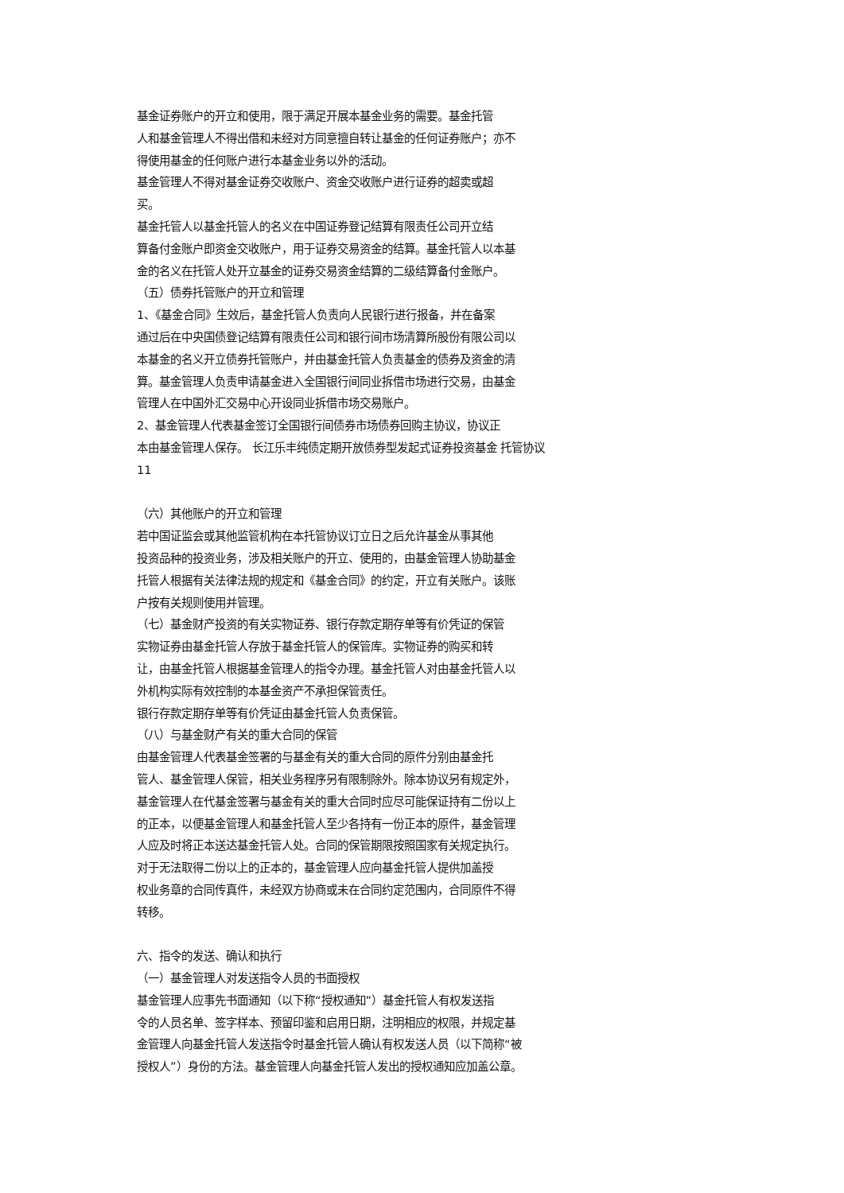基金证券账户的开立和使用，限于满足开展本基金业务的需要。基金托管
人和基金管理人不得出借和未经对方同意擅自转让基金的任何证券账户；亦不
得使用基金的任何账户进行本基金业务以外的活动。
基金管理人不得对基金证券交收账户、资金交收账户进行证券的超卖或超
买。
基金托管人以基金托管人的名义在中国证券登记结算有限责任公司开立结
算备付金账户即资金交收账户，用于证券交易资金的结算。基金托管人以本基
金的名义在托管人处开立基金的证券交易资金结算的二级结算备付金账户。
（五）债券托管账户的开立和管理
1、《基金合同》生效后，基金托管人负责向人民银行进行报备，并在备案
通过后在中央国债登记结算有限责任公司和银行间市场清算所股份有限公司以
本基金的名义开立债券托管账户，并由基金托管人负责基金的债券及资金的清
算。基金管理人负责申请基金进入全国银行间同业拆借市场进行交易，由基金
管理人在中国外汇交易中心开设同业拆借市场交易账户。
2、基金管理人代表基金签订全国银行间债券市场债券回购主协议，协议正
本由基金管理人保存。 长江乐丰纯债定期开放债券型发起式证券投资基金 托管协议
11
（六）其他账户的开立和管理
若中国证监会或其他监管机构在本托管协议订立日之后允许基金从事其他
投资品种的投资业务，涉及相关账户的开立、使用的，由基金管理人协助基金
托管人根据有关法律法规的规定和《基金合同》的约定，开立有关账户。该账
户按有关规则使用并管理。
（七）基金财产投资的有关实物证券、银行存款定期存单等有价凭证的保管
实物证券由基金托管人存放于基金托管人的保管库。实物证券的购买和转
让，由基金托管人根据基金管理人的指令办理。基金托管人对由基金托管人以
外机构实际有效控制的本基金资产不承担保管责任。
银行存款定期存单等有价凭证由基金托管人负责保管。
（八）与基金财产有关的重大合同的保管
由基金管理人代表基金签署的与基金有关的重大合同的原件分别由基金托
管人、基金管理人保管，相关业务程序另有限制除外。除本协议另有规定外，
基金管理人在代基金签署与基金有关的重大合同时应尽可能保证持有二份以上
的正本，以便基金管理人和基金托管人至少各持有一份正本的原件，基金管理
人应及时将正本送达基金托管人处。合同的保管期限按照国家有关规定执行。
对于无法取得二份以上的正本的，基金管理人应向基金托管人提供加盖授
权业务章的合同传真件，未经双方协商或未在合同约定范围内，合同原件不得
转移。
六、指令的发送、确认和执行
（一）基金管理人对发送指令人员的书面授权
基金管理人应事先书面通知（以下称“授权通知”）基金托管人有权发送指
令的人员名单、签字样本、预留印鉴和启用日期，注明相应的权限，并规定基
金管理人向基金托管人发送指令时基金托管人确认有权发送人员（以下简称“被
授权人”）身份的方法。基金管理人向基金托管人发出的授权通知应加盖公章。